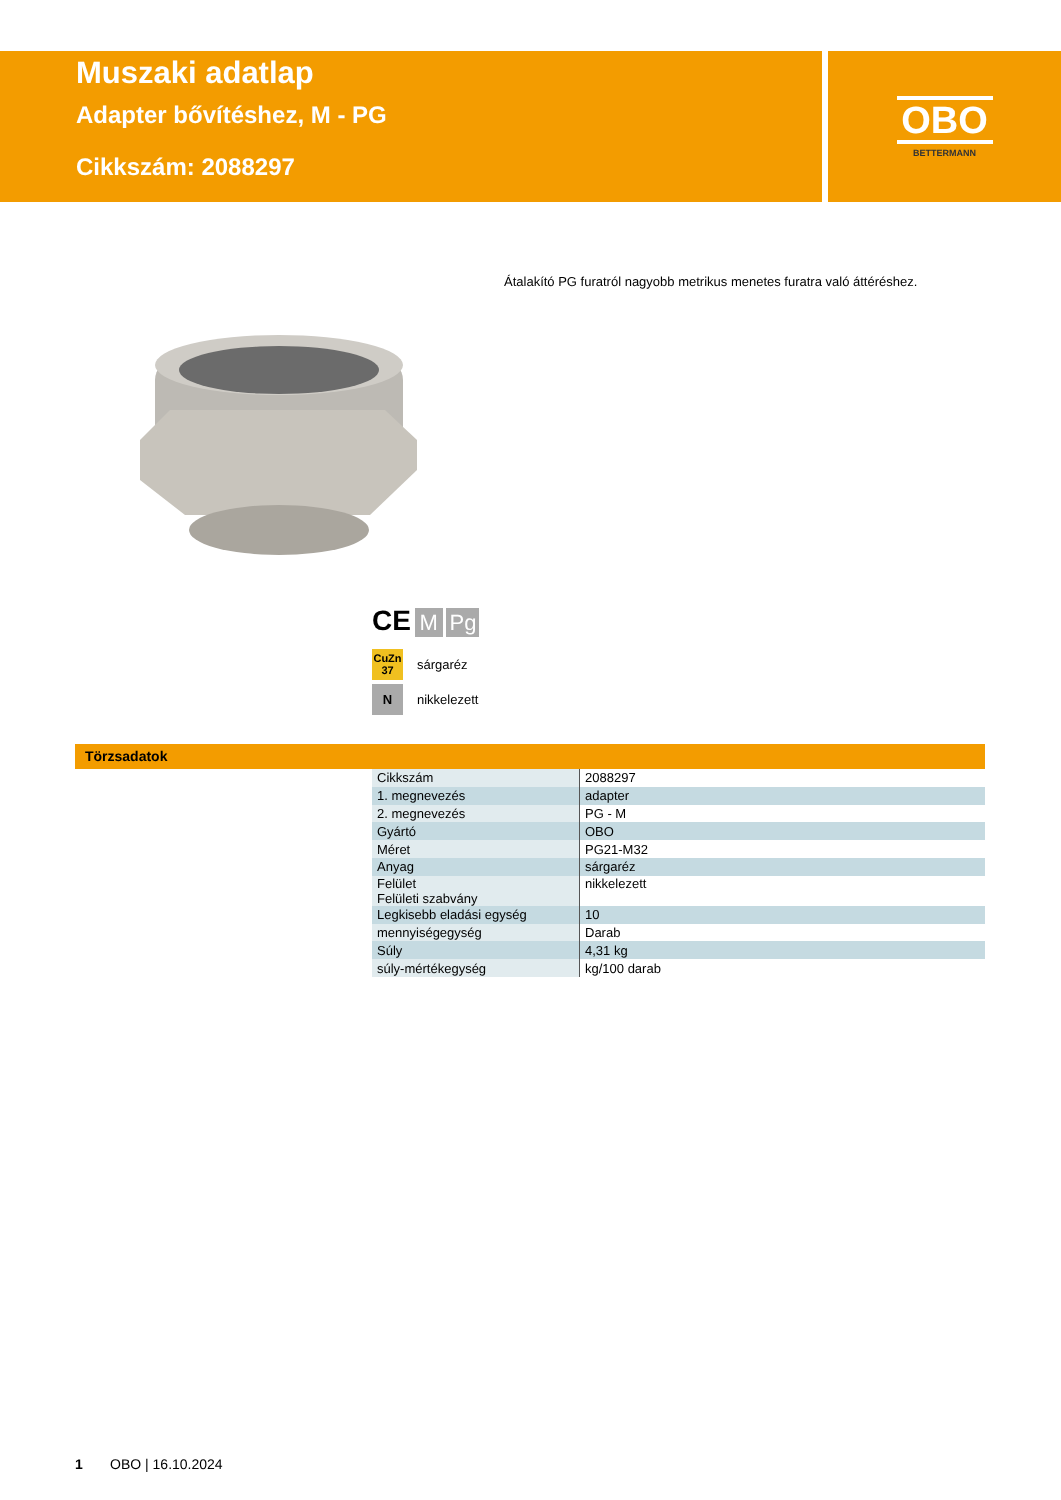Muszaki adatlap
Adapter bővítéshez, M - PG
Cikkszám: 2088297
OBO
BETTERMANN
Átalakító PG furatról nagyobb metrikus menetes furatra való áttéréshez.
CE M Pg
CuZn
37 sárgaréz
Nnikkelezett
Törzsadatok
| Cikkszám | 2088297 |
| 1. megnevezés | adapter |
| 2. megnevezés | PG - M |
| Gyártó | OBO |
| Méret | PG21-M32 |
| Anyag | sárgaréz |
| Felület Felületi szabvány | nikkelezett |
| Legkisebb eladási egység | 10 |
| mennyiségegység | Darab |
| Súly | 4,31 kg |
| súly-mértékegység | kg/100 darab |
1 OBO | 16.10.2024